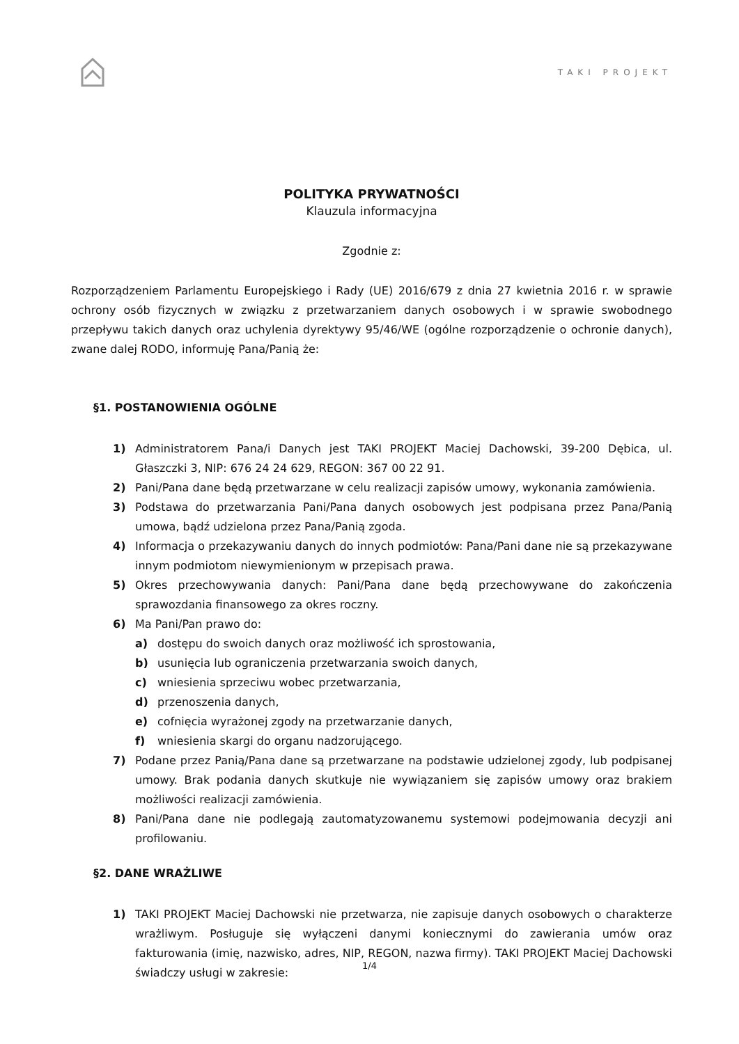TAKI PROJEKT
POLITYKA PRYWATNOŚCI
Klauzula informacyjna
Zgodnie z:
Rozporządzeniem Parlamentu Europejskiego i Rady (UE) 2016/679 z dnia 27 kwietnia 2016 r. w sprawie ochrony osób fizycznych w związku z przetwarzaniem danych osobowych i w sprawie swobodnego przepływu takich danych oraz uchylenia dyrektywy 95/46/WE (ogólne rozporządzenie o ochronie danych), zwane dalej RODO, informuję Pana/Panią że:
§1. POSTANOWIENIA OGÓLNE
1) Administratorem Pana/i Danych jest TAKI PROJEKT Maciej Dachowski, 39-200 Dębica, ul. Głaszczki 3, NIP: 676 24 24 629, REGON: 367 00 22 91.
2) Pani/Pana dane będą przetwarzane w celu realizacji zapisów umowy, wykonania zamówienia.
3) Podstawa do przetwarzania Pani/Pana danych osobowych jest podpisana przez Pana/Panią umowa, bądź udzielona przez Pana/Panią zgoda.
4) Informacja o przekazywaniu danych do innych podmiotów: Pana/Pani dane nie są przekazywane innym podmiotom niewymienionym w przepisach prawa.
5) Okres przechowywania danych: Pani/Pana dane będą przechowywane do zakończenia sprawozdania finansowego za okres roczny.
6) Ma Pani/Pan prawo do:
a) dostępu do swoich danych oraz możliwość ich sprostowania,
b) usunięcia lub ograniczenia przetwarzania swoich danych,
c) wniesienia sprzeciwu wobec przetwarzania,
d) przenoszenia danych,
e) cofnięcia wyrażonej zgody na przetwarzanie danych,
f) wniesienia skargi do organu nadzorującego.
7) Podane przez Panią/Pana dane są przetwarzane na podstawie udzielonej zgody, lub podpisanej umowy. Brak podania danych skutkuje nie wywiązaniem się zapisów umowy oraz brakiem możliwości realizacji zamówienia.
8) Pani/Pana dane nie podlegają zautomatyzowanemu systemowi podejmowania decyzji ani profilowaniu.
§2. DANE WRAŻLIWE
1) TAKI PROJEKT Maciej Dachowski nie przetwarza, nie zapisuje danych osobowych o charakterze wrażliwym. Posługuje się wyłączeni danymi koniecznymi do zawierania umów oraz fakturowania (imię, nazwisko, adres, NIP, REGON, nazwa firmy). TAKI PROJEKT Maciej Dachowski świadczy usługi w zakresie:
1/4